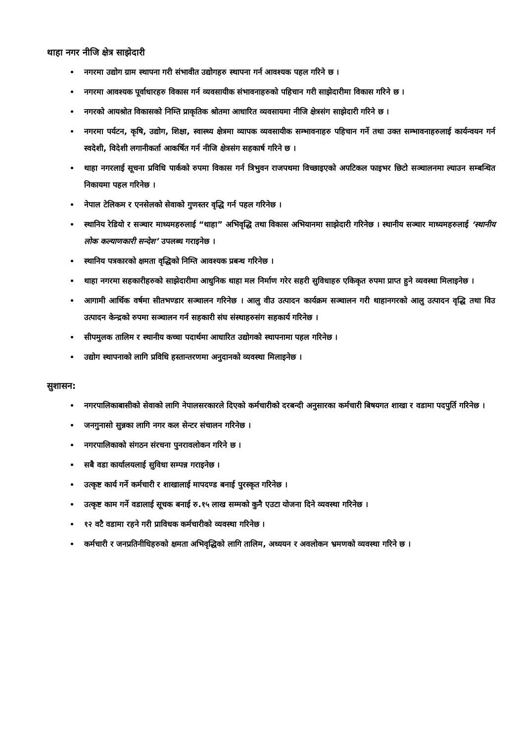थाहा नगर नीजि क्षेत्र साझेदारी
नगरमा उद्योग ग्राम स्थापना गरी संभावीत उद्योगहरु स्थापना गर्न आवश्यक पहल गरिने छ ।
नगरमा आवश्यक पूर्वाधारहरु विकास गर्न व्यवसायीक संभावनाहरुको पहिचान गरी साझेदारीमा विकास गरिने छ ।
नगरको आयश्रोत विकासको निम्ति प्राकृतिक श्रोतमा आधारित व्यवसायमा नीजि क्षेत्रसंग साझेदारी गरिने छ ।
नगरमा पर्यटन, कृषि, उद्योग, शिक्षा, स्वास्थ्य क्षेत्रमा व्यापक व्यवसायीक सम्भावनाहरु पहिचान गर्ने तथा उक्त सम्भावनाहरुलाई कार्यन्वयन गर्न स्वदेशी, विदेशी लगानीकर्ता आकर्षित गर्न नीजि क्षेत्रसंग सहकार्ष गरिने छ ।
थाहा नगरलाई सूचना प्रविधि पार्कको रुपमा विकास गर्न त्रिभुवन राजपथमा विच्छाइएको अपटिकल फाइभर छिटो सञ्चालनमा ल्याउन सम्बन्धित निकायमा पहल गरिनेछ ।
नेपाल टेलिकम र एनसेलको सेवाको गुणस्तर वृद्धि गर्न पहल गरिनेछ ।
स्थानिय रेडियो र सञ्चार माध्यमहरुलाई “थाहा” अभिवृद्धि तथा विकास अभियानमा साझेदारी गरिनेछ । स्थानीय सञ्चार माध्यमहरुलाई ‘स्थानीय लोक कल्याणकारी सन्देश’ उपलब्ध गराइनेछ ।
स्थानिय पत्रकारको क्षमता वृद्धिको निम्ति आवश्यक प्रबन्ध गरिनेछ ।
थाहा नगरमा सहकारीहरुको साझेदारीमा आधुनिक थाहा मल निर्माण गरेर सहरी सुविधाहरु एकिकृत रुपमा प्राप्त हुने व्यवस्था मिलाइनेछ ।
आगामी आर्थिक वर्षमा सीतभण्डार सञ्चालन गरिनेछ । आलु वीउ उत्पादन कार्यक्रम सञ्चालन गरी थाहानगरको आलु उत्पादन वृद्धि तथा विउ उत्पादन केन्द्रको रुपमा सञ्चालन गर्न सहकारी संघ संस्थाहरुसंग सहकार्य गरिनेछ ।
सीपमुलक तालिम र स्थानीय कच्चा पदार्थमा आधारित उद्योगको स्थापनामा पहल गरिनेछ ।
उद्योग स्थापनाको लागि प्रविधि हस्तान्तरणमा अनुदानको व्यवस्था मिलाइनेछ ।
सुशासन:
नगरपालिकाबासीको सेवाको लागि नेपालसरकारले दिएको कर्मचारीको दरबन्दी अनुसारका कर्मचारी बिषयगत शाखा र वडामा पदपुर्ति गरिनेछ ।
जनगुनासो सुन्नका लागि नगर कल सेन्टर संचालन गरिनेछ ।
नगरपालिकाको संगठन संरचना पुनरावलोकन गरिने छ ।
सबै वडा कार्यालयलाई सुविधा सम्पन्न गराइनेछ ।
उत्कृष्ट कार्य गर्ने कर्मचारी र शाखालाई मापदण्ड बनाई पुरस्कृत गरिनेछ ।
उत्कृष्ट काम गर्ने वडालाई सूचक बनाई रु.१५ लाख सम्मको कुनै एउटा योजना दिने व्यवस्था गरिनेछ ।
१२ वटै वडामा रहने गरी प्राविधक कर्मचारीको व्यवस्था गरिनेछ ।
कर्मचारी र जनप्रतिनीधिहरुको क्षमता अभिवृद्धिको लागि तालिम, अध्ययन र अवलोकन भ्रमणको व्यवस्था गरिने छ ।